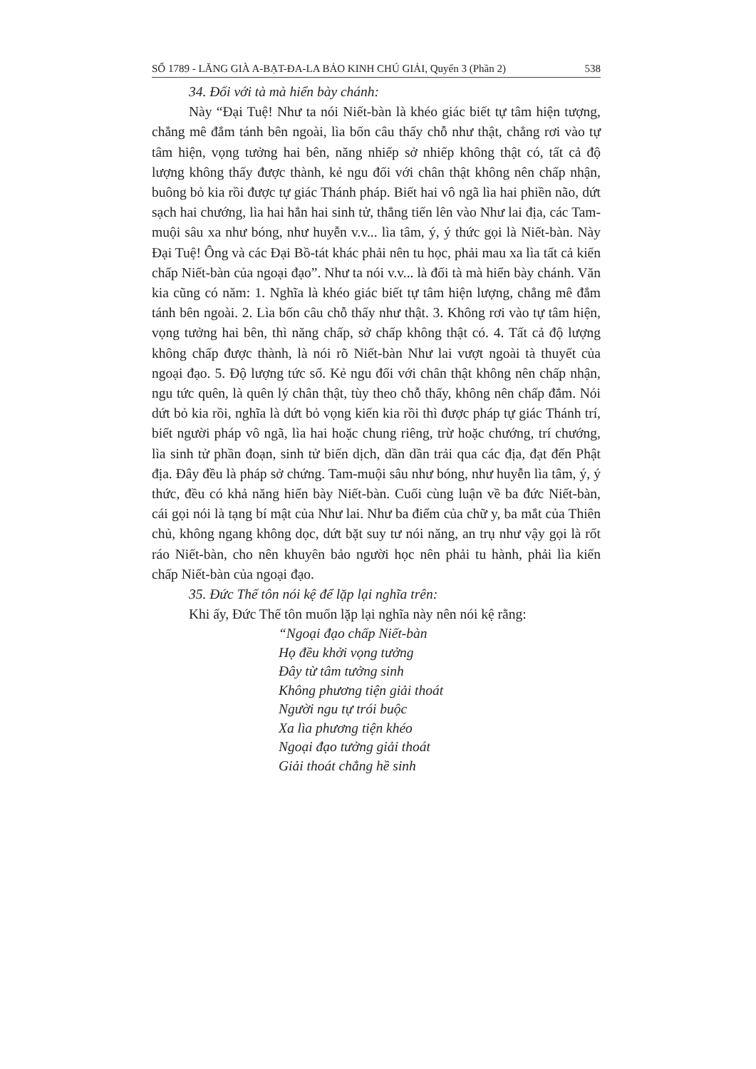SỐ 1789 - LĂNG GIÀ A-BẠT-ĐA-LA BẢO KINH CHÚ GIẢI, Quyển 3 (Phần 2) 538
34. Đối với tà mà hiển bày chánh:
Này “Đại Tuệ! Như ta nói Niết-bàn là khéo giác biết tự tâm hiện tượng, chẳng mê đắm tánh bên ngoài, lìa bốn câu thấy chỗ như thật, chẳng rơi vào tự tâm hiện, vọng tưởng hai bên, năng nhiếp sở nhiếp không thật có, tất cả độ lượng không thấy được thành, kẻ ngu đối với chân thật không nên chấp nhận, buông bỏ kia rồi được tự giác Thánh pháp. Biết hai vô ngã lìa hai phiền não, dứt sạch hai chướng, lìa hai hẳn hai sinh tử, thẳng tiến lên vào Như lai địa, các Tam-muội sâu xa như bóng, như huyễn v.v... lìa tâm, ý, ý thức gọi là Niết-bàn. Này Đại Tuệ! Ông và các Đại Bồ-tát khác phải nên tu học, phải mau xa lìa tất cả kiến chấp Niết-bàn của ngoại đạo”. Như ta nói v.v... là đối tà mà hiển bày chánh. Văn kia cũng có năm: 1. Nghĩa là khéo giác biết tự tâm hiện lượng, chẳng mê đắm tánh bên ngoài. 2. Lìa bốn câu chỗ thấy như thật. 3. Không rơi vào tự tâm hiện, vọng tưởng hai bên, thì năng chấp, sở chấp không thật có. 4. Tất cả độ lượng không chấp được thành, là nói rõ Niết-bàn Như lai vượt ngoài tà thuyết của ngoại đạo. 5. Độ lượng tức số. Kẻ ngu đối với chân thật không nên chấp nhận, ngu tức quên, là quên lý chân thật, tùy theo chỗ thấy, không nên chấp đắm. Nói dứt bỏ kia rồi, nghĩa là dứt bỏ vọng kiến kia rồi thì được pháp tự giác Thánh trí, biết người pháp vô ngã, lìa hai hoặc chung riêng, trừ hoặc chướng, trí chướng, lìa sinh tử phần đoạn, sinh tử biến dịch, dần dần trải qua các địa, đạt đến Phật địa. Đây đều là pháp sở chứng. Tam-muội sâu như bóng, như huyễn lìa tâm, ý, ý thức, đều có khả năng hiển bày Niết-bàn. Cuối cùng luận về ba đức Niết-bàn, cái gọi nói là tạng bí mật của Như lai. Như ba điểm của chữ y, ba mắt của Thiên chủ, không ngang không dọc, dứt bặt suy tư nói năng, an trụ như vậy gọi là rốt ráo Niết-bàn, cho nên khuyên bảo người học nên phải tu hành, phải lìa kiến chấp Niết-bàn của ngoại đạo.
35. Đức Thế tôn nói kệ để lặp lại nghĩa trên:
Khi ấy, Đức Thế tôn muốn lặp lại nghĩa này nên nói kệ rằng:
“Ngoại đạo chấp Niết-bàn
Họ đều khởi vọng tưởng
Đây từ tâm tưởng sinh
Không phương tiện giải thoát
Người ngu tự trói buộc
Xa lìa phương tiện khéo
Ngoại đạo tưởng giải thoát
Giải thoát chẳng hề sinh